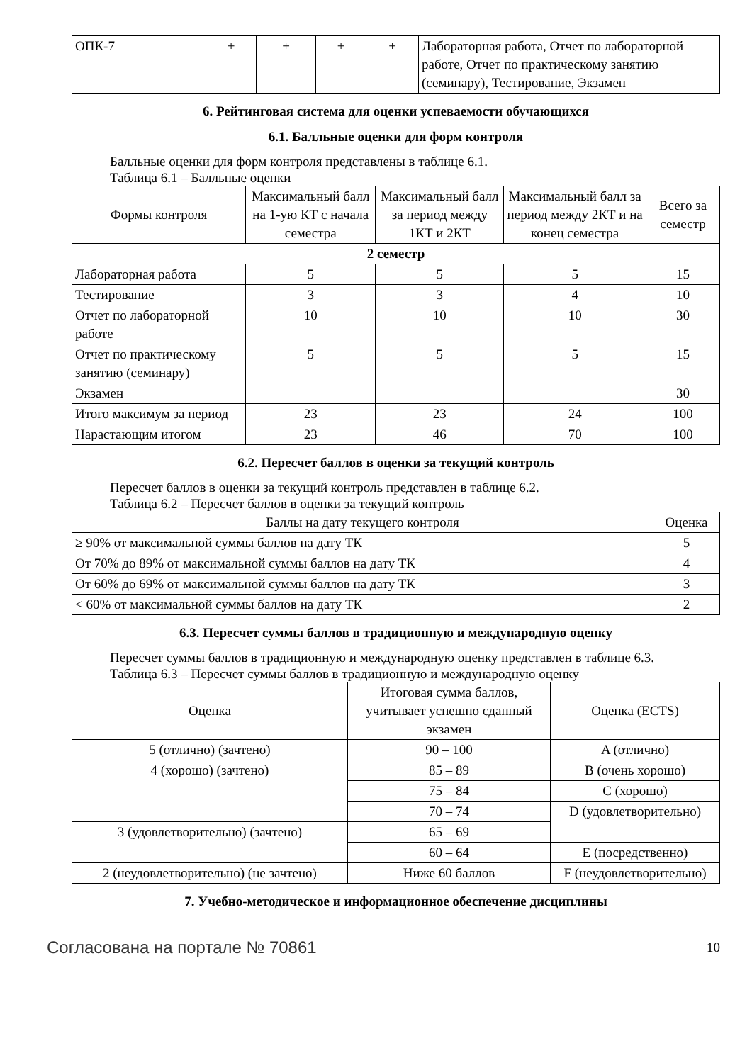| ОПК-7 | + | + | + | + | Лабораторная работа, Отчет по лабораторной работе, Отчет по практическому занятию (семинару), Тестирование, Экзамен |
6. Рейтинговая система для оценки успеваемости обучающихся
6.1. Балльные оценки для форм контроля
Балльные оценки для форм контроля представлены в таблице 6.1.
Таблица 6.1 – Балльные оценки
| Формы контроля | Максимальный балл на 1-ую КТ с начала семестра | Максимальный балл за период между 1КТ и 2КТ | Максимальный балл за период между 2КТ и на конец семестра | Всего за семестр |
| --- | --- | --- | --- | --- |
| 2 семестр | | | | |
| Лабораторная работа | 5 | 5 | 5 | 15 |
| Тестирование | 3 | 3 | 4 | 10 |
| Отчет по лабораторной работе | 10 | 10 | 10 | 30 |
| Отчет по практическому занятию (семинару) | 5 | 5 | 5 | 15 |
| Экзамен | | | | 30 |
| Итого максимум за период | 23 | 23 | 24 | 100 |
| Нарастающим итогом | 23 | 46 | 70 | 100 |
6.2. Пересчет баллов в оценки за текущий контроль
Пересчет баллов в оценки за текущий контроль представлен в таблице 6.2.
Таблица 6.2 – Пересчет баллов в оценки за текущий контроль
| Баллы на дату текущего контроля | Оценка |
| --- | --- |
| ≥ 90% от максимальной суммы баллов на дату ТК | 5 |
| От 70% до 89% от максимальной суммы баллов на дату ТК | 4 |
| От 60% до 69% от максимальной суммы баллов на дату ТК | 3 |
| < 60% от максимальной суммы баллов на дату ТК | 2 |
6.3. Пересчет суммы баллов в традиционную и международную оценку
Пересчет суммы баллов в традиционную и международную оценку представлен в таблице 6.3.
Таблица 6.3 – Пересчет суммы баллов в традиционную и международную оценку
| Оценка | Итоговая сумма баллов, учитывает успешно сданный экзамен | Оценка (ECTS) |
| --- | --- | --- |
| 5 (отлично) (зачтено) | 90 – 100 | A (отлично) |
| 4 (хорошо) (зачтено) | 85 – 89 | B (очень хорошо) |
| | 75 – 84 | C (хорошо) |
| | 70 – 74 | D (удовлетворительно) |
| 3 (удовлетворительно) (зачтено) | 65 – 69 | |
| | 60 – 64 | E (посредственно) |
| 2 (неудовлетворительно) (не зачтено) | Ниже 60 баллов | F (неудовлетворительно) |
7. Учебно-методическое и информационное обеспечение дисциплины
Согласована на портале № 70861 10